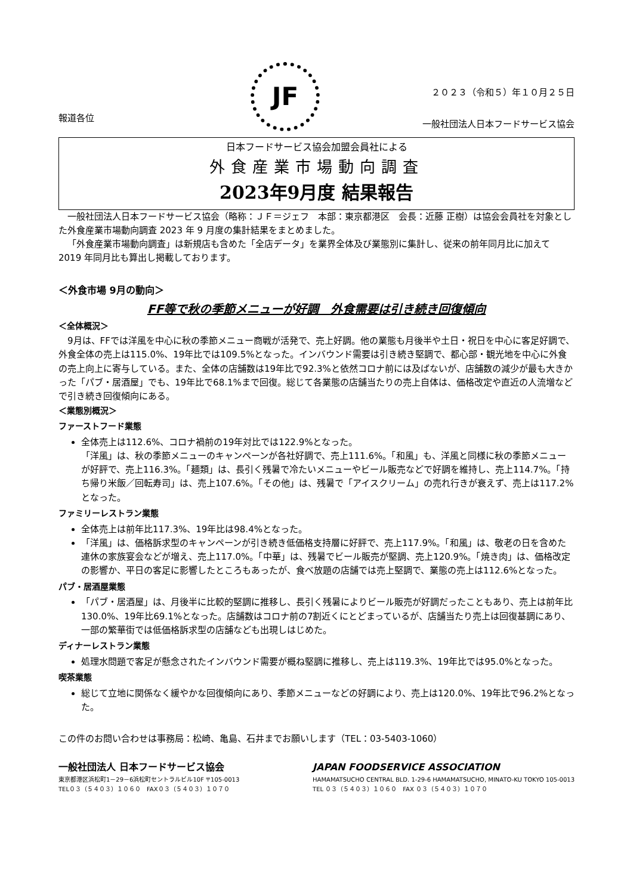報道各位
JF
２０２３（令和５）年１０月２５日
一般社団法人日本フードサービス協会
日本フードサービス協会加盟会員社による
外食産業市場動向調査
2023年9月度 結果報告
一般社団法人日本フードサービス協会（略称：ＪＦ＝ジェフ　本部：東京都港区　会長：近藤 正樹）は協会会員社を対象とした外食産業市場動向調査 2023 年 9 月度の集計結果をまとめました。
「外食産業市場動向調査」は新規店も含めた「全店データ」を業界全体及び業態別に集計し、従来の前年同月比に加えて 2019 年同月比も算出し掲載しております。
＜外食市場 9月の動向＞
FF等で秋の季節メニューが好調　外食需要は引き続き回復傾向
＜全体概況＞
9月は、FFでは洋風を中心に秋の季節メニュー商戦が活発で、売上好調。他の業態も月後半や土日・祝日を中心に客足好調で、外食全体の売上は115.0%、19年比では109.5%となった。インバウンド需要は引き続き堅調で、都心部・観光地を中心に外食の売上向上に寄与している。また、全体の店舗数は19年比で92.3%と依然コロナ前には及ばないが、店舗数の減少が最も大きかった「パブ・居酒屋」でも、19年比で68.1%まで回復。総じて各業態の店舗当たりの売上自体は、価格改定や直近の人流増などで引き続き回復傾向にある。
＜業態別概況＞
ファーストフード業態
全体売上は112.6%、コロナ禍前の19年対比では122.9%となった。
「洋風」は、秋の季節メニューのキャンペーンが各社好調で、売上111.6%。「和風」も、洋風と同様に秋の季節メニューが好評で、売上116.3%。「麺類」は、長引く残暑で冷たいメニューやビール販売などで好調を維持し、売上114.7%。「持ち帰り米飯／回転寿司」は、売上107.6%。「その他」は、残暑で「アイスクリーム」の売れ行きが衰えず、売上は117.2%となった。
ファミリーレストラン業態
全体売上は前年比117.3%、19年比は98.4%となった。
「洋風」は、価格訴求型のキャンペーンが引き続き低価格支持層に好評で、売上117.9%。「和風」は、敬老の日を含めた連休の家族宴会などが増え、売上117.0%。「中華」は、残暑でビール販売が堅調、売上120.9%。「焼き肉」は、価格改定の影響か、平日の客足に影響したところもあったが、食べ放題の店舗では売上堅調で、業態の売上は112.6%となった。
パブ・居酒屋業態
「パブ・居酒屋」は、月後半に比較的堅調に推移し、長引く残暑によりビール販売が好調だったこともあり、売上は前年比130.0%、19年比69.1%となった。店舗数はコロナ前の7割近くにとどまっているが、店舗当たり売上は回復基調にあり、一部の繁華街では低価格訴求型の店舗なども出現しはじめた。
ディナーレストラン業態
処理水問題で客足が懸念されたインバウンド需要が概ね堅調に推移し、売上は119.3%、19年比では95.0%となった。
喫茶業態
総じて立地に関係なく緩やかな回復傾向にあり、季節メニューなどの好調により、売上は120.0%、19年比で96.2%となった。
この件のお問い合わせは事務局：松崎、亀島、石井までお願いします（TEL：03-5403-1060）
一般社団法人 日本フードサービス協会
東京都港区浜松町1－29－6浜松町セントラルビル10F 〒105-0013
TEL０３（５４０３）１０６０　FAX０３（５４０３）１０７０
JAPAN FOODSERVICE ASSOCIATION
HAMAMATSUCHO CENTRAL BLD. 1-29-6 HAMAMATSUCHO, MINATO-KU TOKYO 105-0013
TEL ０３（５４０３）１０６０　FAX ０３（５４０３）１０７０